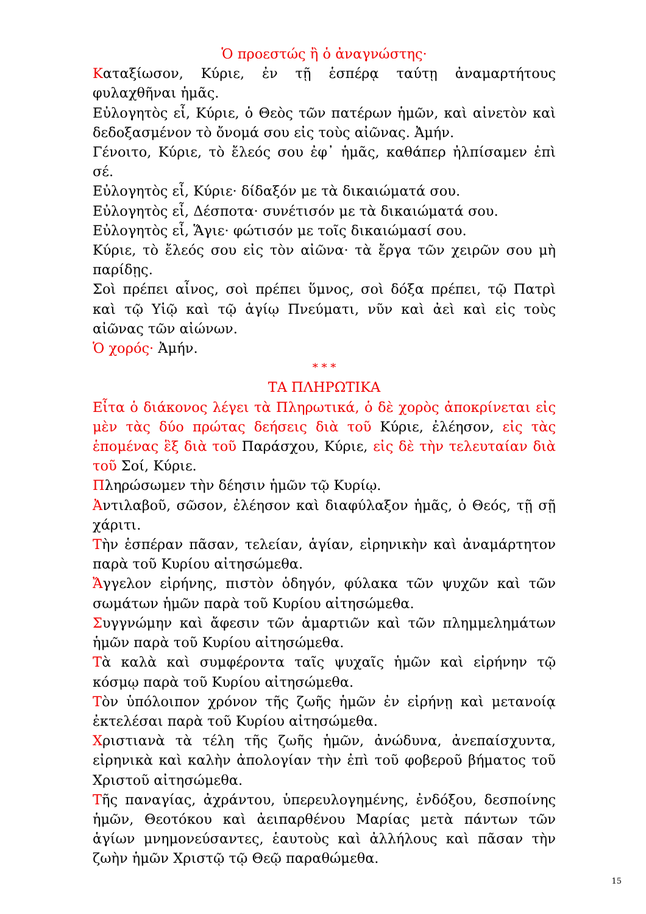Ὁ προεστώς ἢ ὁ ἀναγνώστης·
Καταξίωσον, Κύριε, ἐν τῇ ἑσπέρᾳ ταύτῃ ἀναμαρτήτους φυλαχθῆναι ἡμᾶς.
Εὐλογητὸς εἶ, Κύριε, ὁ Θεὸς τῶν πατέρων ἡμῶν, καὶ αἰνετὸν καὶ δεδοξασμένον τὸ ὄνομά σου εἰς τοὺς αἰῶνας. Ἀμήν.
Γένοιτο, Κύριε, τὸ ἔλεός σου ἐφ᾽ ἡμᾶς, καθάπερ ἠλπίσαμεν ἐπὶ σέ.
Εὐλογητὸς εἶ, Κύριε· δίδαξόν με τὰ δικαιώματά σου.
Εὐλογητὸς εἶ, Δέσποτα· συνέτισόν με τὰ δικαιώματά σου.
Εὐλογητὸς εἶ, Ἅγιε· φώτισόν με τοῖς δικαιώμασί σου.
Κύριε, τὸ ἔλεός σου εἰς τὸν αἰῶνα· τὰ ἔργα τῶν χειρῶν σου μὴ παρίδῃς.
Σοὶ πρέπει αἶνος, σοὶ πρέπει ὕμνος, σοὶ δόξα πρέπει, τῷ Πατρὶ καὶ τῷ Υἱῷ καὶ τῷ ἁγίῳ Πνεύματι, νῦν καὶ ἀεὶ καὶ εἰς τοὺς αἰῶνας τῶν αἰώνων.
Ὁ χορός· Ἀμήν.
* * *
ΤΑ ΠΛΗΡΩΤΙΚΑ
Εἶτα ὁ διάκονος λέγει τὰ Πληρωτικά, ὁ δὲ χορὸς ἀποκρίνεται εἰς μὲν τὰς δύο πρώτας δεήσεις διὰ τοῦ Κύριε, ἐλέησον, εἰς τὰς ἑπομένας ἓξ διὰ τοῦ Παράσχου, Κύριε, εἰς δὲ τὴν τελευταίαν διὰ τοῦ Σοί, Κύριε.
Πληρώσωμεν τὴν δέησιν ἡμῶν τῷ Κυρίῳ.
Ἀντιλαβοῦ, σῶσον, ἐλέησον καὶ διαφύλαξον ἡμᾶς, ὁ Θεός, τῇ σῇ χάριτι.
Τὴν ἑσπέραν πᾶσαν, τελείαν, ἁγίαν, εἰρηνικὴν καὶ ἀναμάρτητον παρὰ τοῦ Κυρίου αἰτησώμεθα.
Ἄγγελον εἰρήνης, πιστὸν ὁδηγόν, φύλακα τῶν ψυχῶν καὶ τῶν σωμάτων ἡμῶν παρὰ τοῦ Κυρίου αἰτησώμεθα.
Συγγνώμην καὶ ἄφεσιν τῶν ἁμαρτιῶν καὶ τῶν πλημμελημάτων ἡμῶν παρὰ τοῦ Κυρίου αἰτησώμεθα.
Τὰ καλὰ καὶ συμφέροντα ταῖς ψυχαῖς ἡμῶν καὶ εἰρήνην τῷ κόσμῳ παρὰ τοῦ Κυρίου αἰτησώμεθα.
Τὸν ὑπόλοιπον χρόνον τῆς ζωῆς ἡμῶν ἐν εἰρήνῃ καὶ μετανοίᾳ ἐκτελέσαι παρὰ τοῦ Κυρίου αἰτησώμεθα.
Χριστιανὰ τὰ τέλη τῆς ζωῆς ἡμῶν, ἀνώδυνα, ἀνεπαίσχυντα, εἰρηνικὰ καὶ καλὴν ἀπολογίαν τὴν ἐπὶ τοῦ φοβεροῦ βήματος τοῦ Χριστοῦ αἰτησώμεθα.
Τῆς παναγίας, ἀχράντου, ὑπερευλογημένης, ἐνδόξου, δεσποίνης ἡμῶν, Θεοτόκου καὶ ἀειπαρθένου Μαρίας μετὰ πάντων τῶν ἁγίων μνημονεύσαντες, ἑαυτοὺς καὶ ἀλλήλους καὶ πᾶσαν τὴν ζωὴν ἡμῶν Χριστῷ τῷ Θεῷ παραθώμεθα.
15